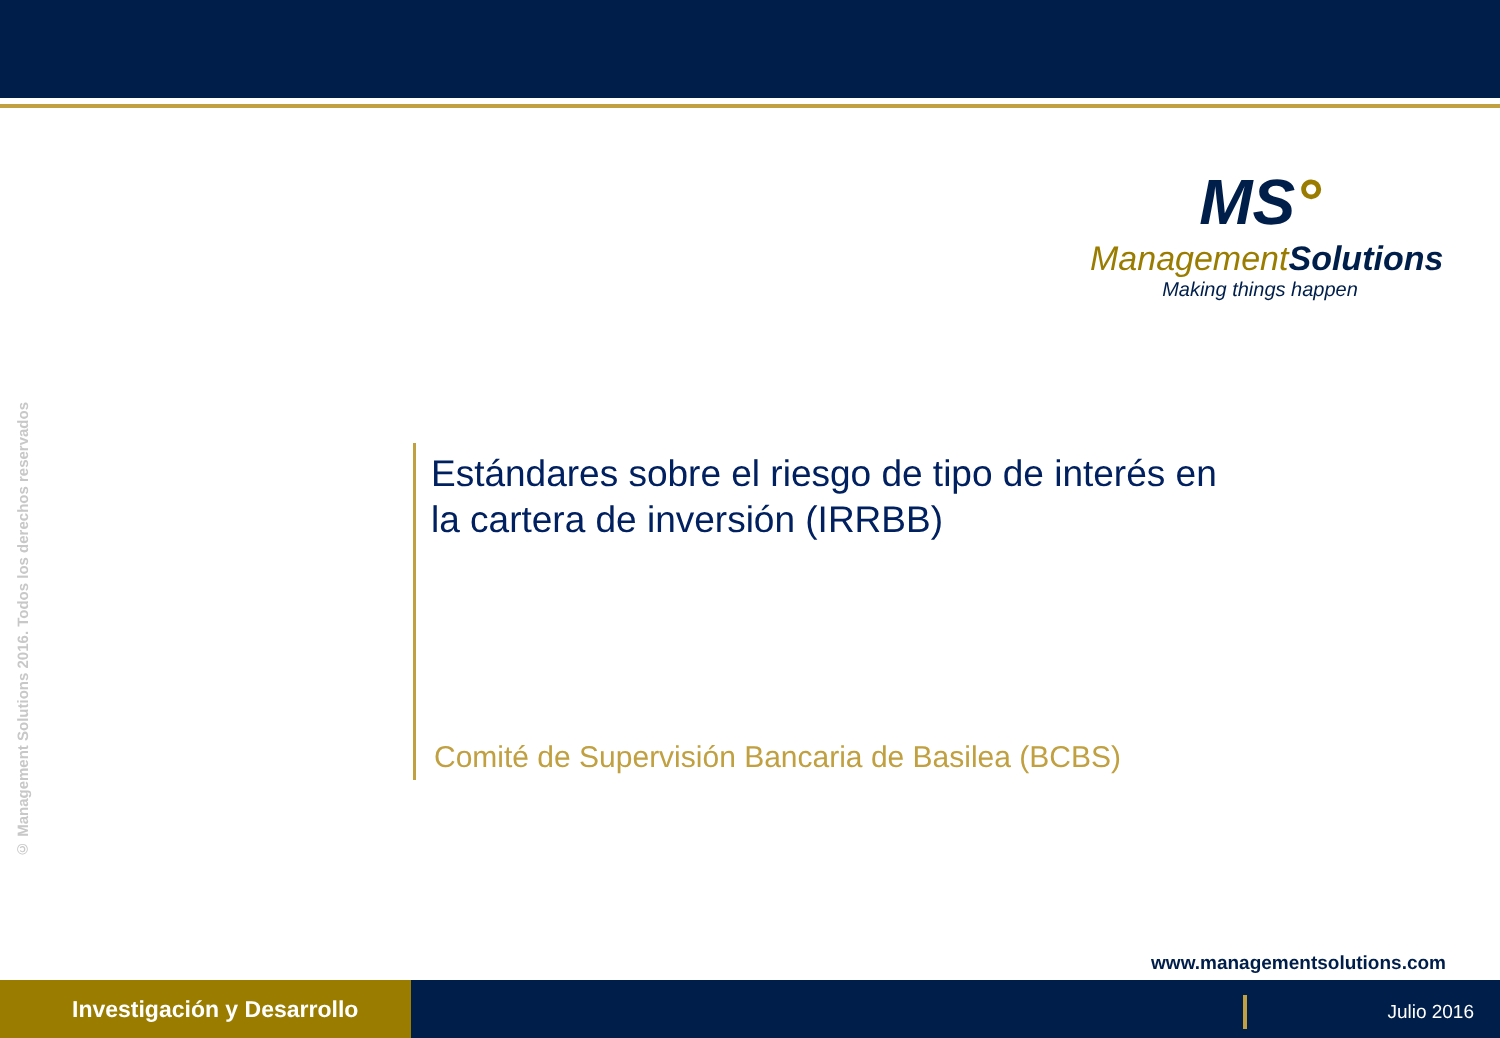MS°
ManagementSolutions
Making things happen
© Management Solutions 2016. Todos los derechos reservados
Estándares sobre el riesgo de tipo de interés en la cartera de inversión (IRRBB)
Comité de Supervisión Bancaria de Basilea (BCBS)
www.managementsolutions.com
Investigación y Desarrollo
Julio 2016